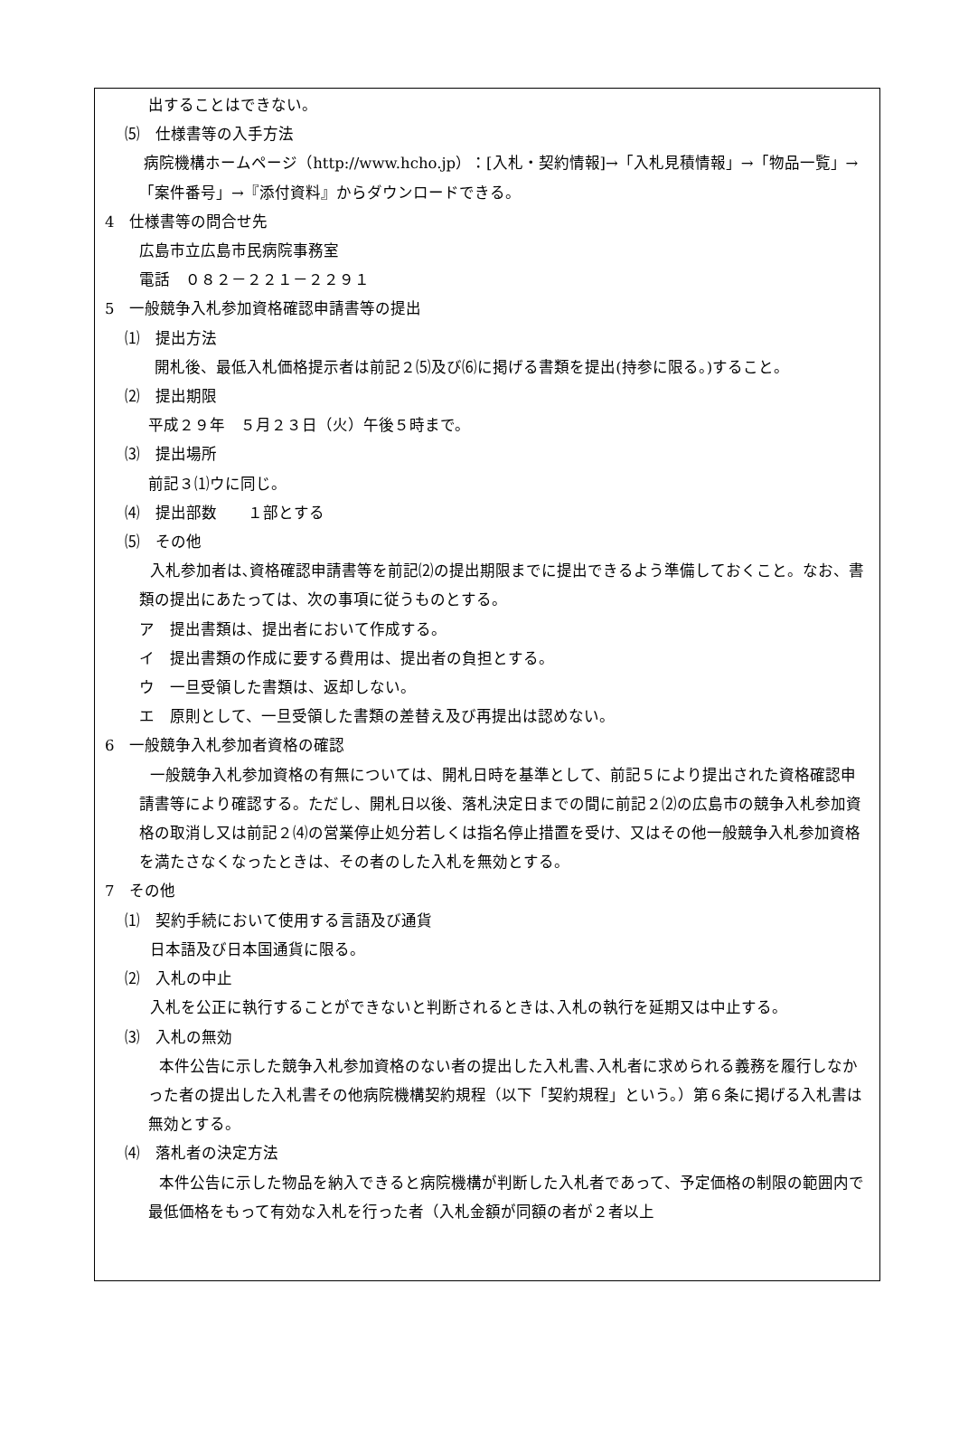出することはできない。
⑸　仕様書等の入手方法
病院機構ホームページ（http://www.hcho.jp）：[入札・契約情報]→「入札見積情報」→「物品一覧」→「案件番号」→『添付資料』からダウンロードできる。
4　仕様書等の問合せ先
広島市立広島市民病院事務室
電話　０８２－２２１－２２９１
5　一般競争入札参加資格確認申請書等の提出
⑴　提出方法
開札後、最低入札価格提示者は前記２⑸及び⑹に掲げる書類を提出(持参に限る。)すること。
⑵　提出期限
平成２９年　５月２３日（火）午後５時まで。
⑶　提出場所
前記３⑴ウに同じ。
⑷　提出部数　　１部とする
⑸　その他
入札参加者は､資格確認申請書等を前記⑵の提出期限までに提出できるよう準備しておくこと。なお、書類の提出にあたっては、次の事項に従うものとする。
ア　提出書類は、提出者において作成する。
イ　提出書類の作成に要する費用は、提出者の負担とする。
ウ　一旦受領した書類は、返却しない。
エ　原則として、一旦受領した書類の差替え及び再提出は認めない。
6　一般競争入札参加者資格の確認
一般競争入札参加資格の有無については、開札日時を基準として、前記５により提出された資格確認申請書等により確認する。ただし、開札日以後、落札決定日までの間に前記２⑵の広島市の競争入札参加資格の取消し又は前記２⑷の営業停止処分若しくは指名停止措置を受け、又はその他一般競争入札参加資格を満たさなくなったときは、その者のした入札を無効とする。
7　その他
⑴　契約手続において使用する言語及び通貨
日本語及び日本国通貨に限る。
⑵　入札の中止
入札を公正に執行することができないと判断されるときは､入札の執行を延期又は中止する。
⑶　入札の無効
本件公告に示した競争入札参加資格のない者の提出した入札書､入札者に求められる義務を履行しなかった者の提出した入札書その他病院機構契約規程（以下「契約規程」という。）第６条に掲げる入札書は無効とする。
⑷　落札者の決定方法
本件公告に示した物品を納入できると病院機構が判断した入札者であって、予定価格の制限の範囲内で最低価格をもって有効な入札を行った者（入札金額が同額の者が２者以上